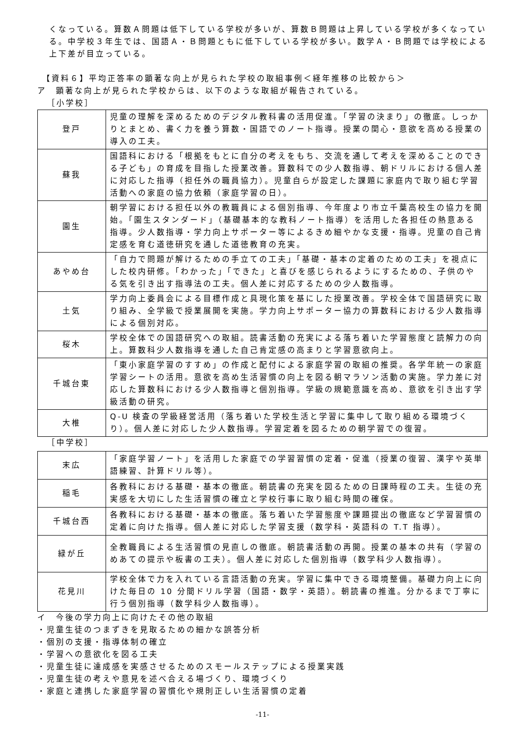くなっている。算数Ａ問題は低下している学校が多いが、算数Ｂ問題は上昇している学校が多くなっている。中学校３年生では、国語Ａ・Ｂ問題ともに低下している学校が多い。数学Ａ・Ｂ問題では学校による上下差が目立っている。
【資料６】平均正答率の顕著な向上が見られた学校の取組事例＜経年推移の比較から＞
ア　顕著な向上が見られた学校からは、以下のような取組が報告されている。
［小学校］
| 登戸 | 児童の理解を深めるためのデジタル教科書の活用促進。「学習の決まり」の徹底。しっかりとまとめ、書く力を養う算数・国語でのノート指導。授業の関心・意欲を高める授業の導入の工夫。 |
| 蘇我 | 国語科における「根拠をもとに自分の考えをもち、交流を通して考えを深めることのできる子ども」の育成を目指した授業改善。算数科での少人数指導、朝ドリルにおける個人差に対応した指導（担任外の職員協力）。児童自らが設定した課題に家庭内で取り組む学習活動への家庭の協力依頼（家庭学習の日）。 |
| 園生 | 朝学習における担任以外の教職員による個別指導、今年度より市立千葉高校生の協力を開始。「園生スタンダード」（基礎基本的な教科ノート指導）を活用した各担任の熱意ある指導。少人数指導・学力向上サポーター等によるきめ細やかな支援・指導。児童の自己肯定感を育む道徳研究を通した道徳教育の充実。 |
| あやめ台 | 「自力で問題が解けるための手立ての工夫」「基礎・基本の定着のための工夫」を視点にした校内研修。「わかった」「できた」と喜びを感じられるようにするための、子供のやる気を引き出す指導法の工夫。個人差に対応するための少人数指導。 |
| 土気 | 学力向上委員会による目標作成と具現化策を基にした授業改善。学校全体で国語研究に取り組み、全学級で授業展開を実施。学力向上サポーター協力の算数科における少人数指導による個別対応。 |
| 桜木 | 学校全体での国語研究への取組。読書活動の充実による落ち着いた学習態度と読解力の向上。算数科少人数指導を通した自己肯定感の高まりと学習意欲向上。 |
| 千城台東 | 「東小家庭学習のすすめ」の作成と配付による家庭学習の取組の推奨。各学年統一の家庭学習シートの活用。意欲を高め生活習慣の向上を図る朝マラソン活動の実施。学力差に対応した算数科における少人数指導と個別指導。学級の規範意識を高め、意欲を引き出す学級活動の研究。 |
| 大椎 | Q-U 検査の学級経営活用（落ち着いた学校生活と学習に集中して取り組める環境づくり）。個人差に対応した少人数指導。学習定着を図るための朝学習での復習。 |
［中学校］
| 末広 | 「家庭学習ノート」を活用した家庭での学習習慣の定着・促進（授業の復習、漢字や英単語練習、計算ドリル等）。 |
| 稲毛 | 各教科における基礎・基本の徹底。朝読書の充実を図るための日課時程の工夫。生徒の充実感を大切にした生活習慣の確立と学校行事に取り組む時間の確保。 |
| 千城台西 | 各教科における基礎・基本の徹底。落ち着いた学習態度や課題提出の徹底など学習習慣の定着に向けた指導。個人差に対応した学習支援（数学科・英語科の T.T 指導）。 |
| 緑が丘 | 全教職員による生活習慣の見直しの徹底。朝読書活動の再開。授業の基本の共有（学習のめあての提示や板書の工夫）。個人差に対応した個別指導（数学科少人数指導）。 |
| 花見川 | 学校全体で力を入れている言語活動の充実。学習に集中できる環境整備。基礎力向上に向けた毎日の 10 分間ドリル学習（国語・数学・英語）。朝読書の推進。分かるまで丁寧に行う個別指導（数学科少人数指導）。 |
イ　今後の学力向上に向けたその他の取組
・児童生徒のつまずきを見取るための細かな誤答分析
・個別の支援・指導体制の確立
・学習への意欲化を図る工夫
・児童生徒に達成感を実感させるためのスモールステップによる授業実践
・児童生徒の考えや意見を述べ合える場づくり、環境づくり
・家庭と連携した家庭学習の習慣化や規則正しい生活習慣の定着
-11-